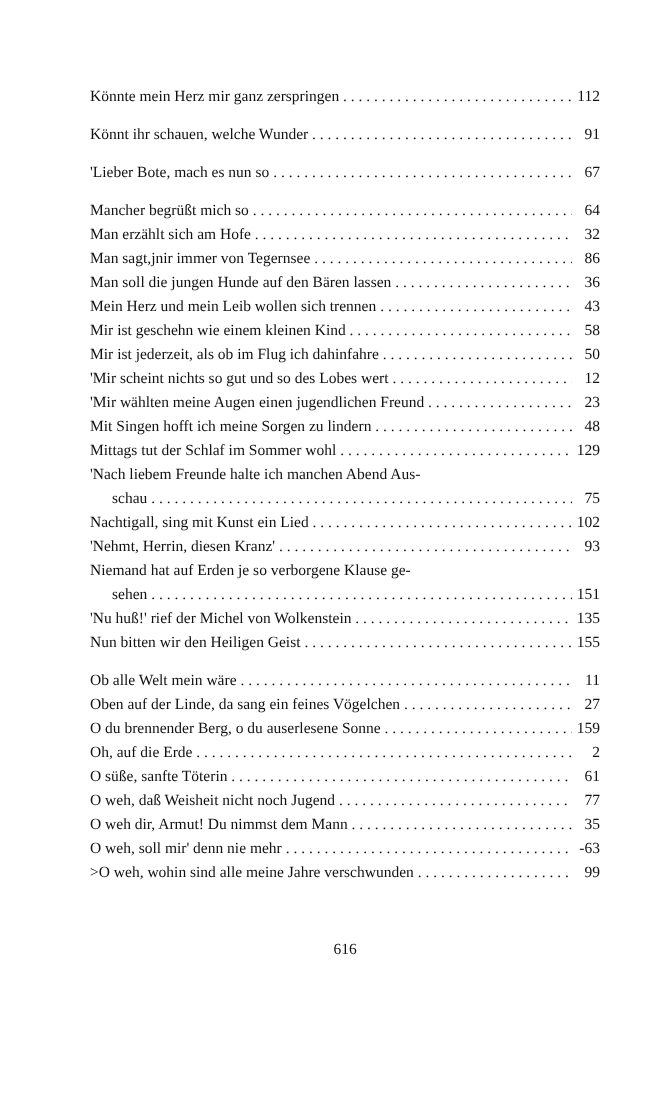Könnte mein Herz mir ganz zerspringen 112
Könnt ihr schauen, welche Wunder 91
'Lieber Bote, mach es nun so 67
Mancher begrüßt mich so 64
Man erzählt sich am Hofe 32
Man sagt,jnir immer von Tegernsee 86
Man soll die jungen Hunde auf den Bären lassen 36
Mein Herz und mein Leib wollen sich trennen 43
Mir ist geschehn wie einem kleinen Kind 58
Mir ist jederzeit, als ob im Flug ich dahinfahre 50
'Mir scheint nichts so gut und so des Lobes wert 12
'Mir wählten meine Augen einen jugendlichen Freund 23
Mit Singen hofft ich meine Sorgen zu lindern 48
Mittags tut der Schlaf im Sommer wohl 129
'Nach liebem Freunde halte ich manchen Abend Aus-
schau 75
Nachtigall, sing mit Kunst ein Lied 102
'Nehmt, Herrin, diesen Kranz' 93
Niemand hat auf Erden je so verborgene Klause ge-
sehen 151
'Nu huß!' rief der Michel von Wolkenstein 135
Nun bitten wir den Heiligen Geist 155
Ob alle Welt mein wäre 11
Oben auf der Linde, da sang ein feines Vögelchen 27
O du brennender Berg, o du auserlesene Sonne 159
Oh, auf die Erde 2
O süße, sanfte Töterin 61
O weh, daß Weisheit nicht noch Jugend 77
O weh dir, Armut! Du nimmst dem Mann 35
O weh, soll mir' denn nie mehr -63
>O weh, wohin sind alle meine Jahre verschwunden 99
616